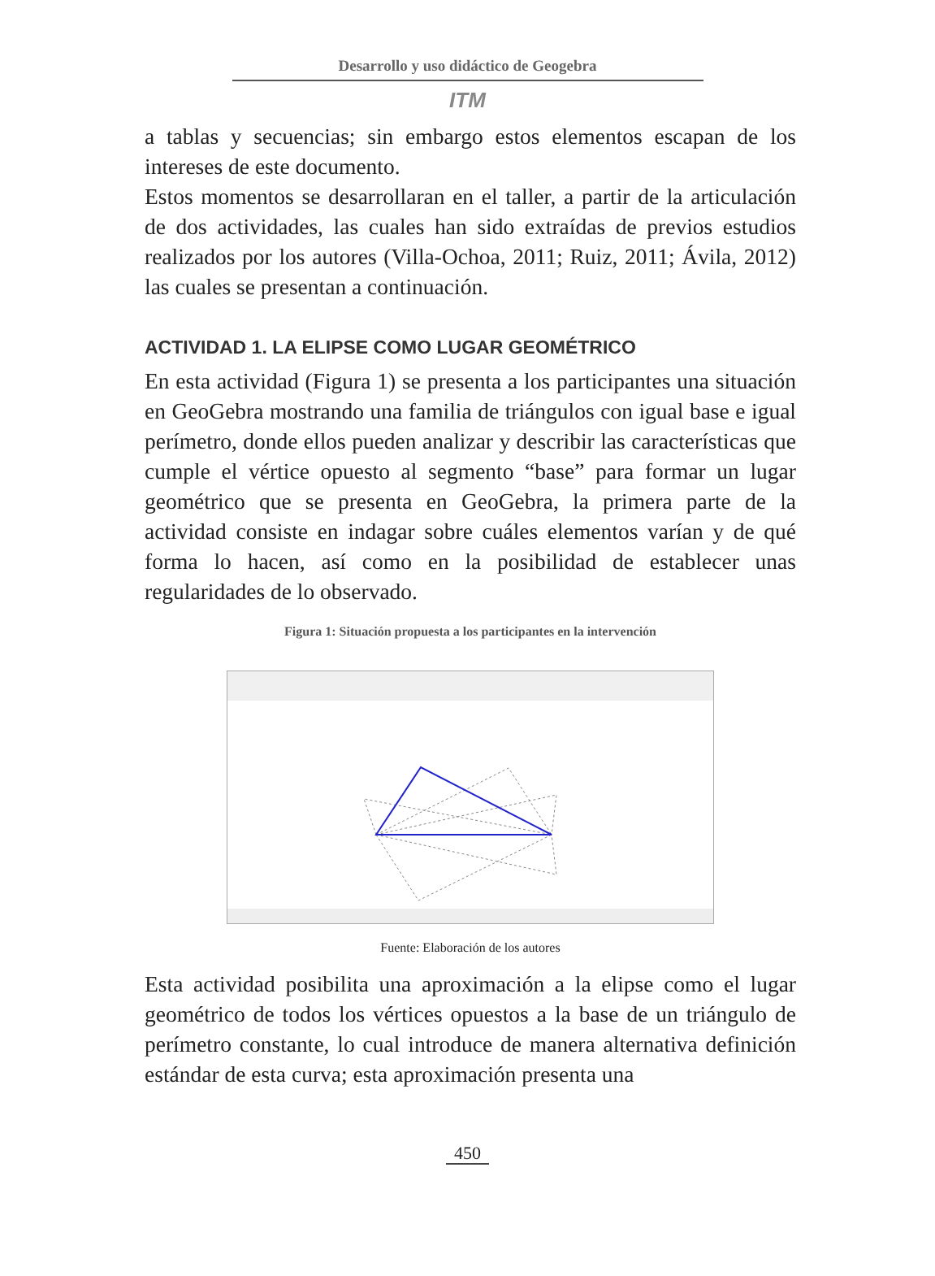Desarrollo y uso didáctico de Geogebra
ITM
a tablas y secuencias; sin embargo estos elementos escapan de los intereses de este documento.
Estos momentos se desarrollaran en el taller, a partir de la articulación de dos actividades, las cuales han sido extraídas de previos estudios realizados por los autores (Villa-Ochoa, 2011; Ruiz, 2011; Ávila, 2012) las cuales se presentan a continuación.
ACTIVIDAD 1. LA ELIPSE COMO LUGAR GEOMÉTRICO
En esta actividad (Figura 1) se presenta a los participantes una situación en GeoGebra mostrando una familia de triángulos con igual base e igual perímetro, donde ellos pueden analizar y describir las características que cumple el vértice opuesto al segmento “base” para formar un lugar geométrico que se presenta en GeoGebra, la primera parte de la actividad consiste en indagar sobre cuáles elementos varían y de qué forma lo hacen, así como en la posibilidad de establecer unas regularidades de lo observado.
Figura 1: Situación propuesta a los participantes en la intervención
Fuente: Elaboración de los autores
Esta actividad posibilita una aproximación a la elipse como el lugar geométrico de todos los vértices opuestos a la base de un triángulo de perímetro constante, lo cual introduce de manera alternativa definición estándar de esta curva; esta aproximación presenta una
450